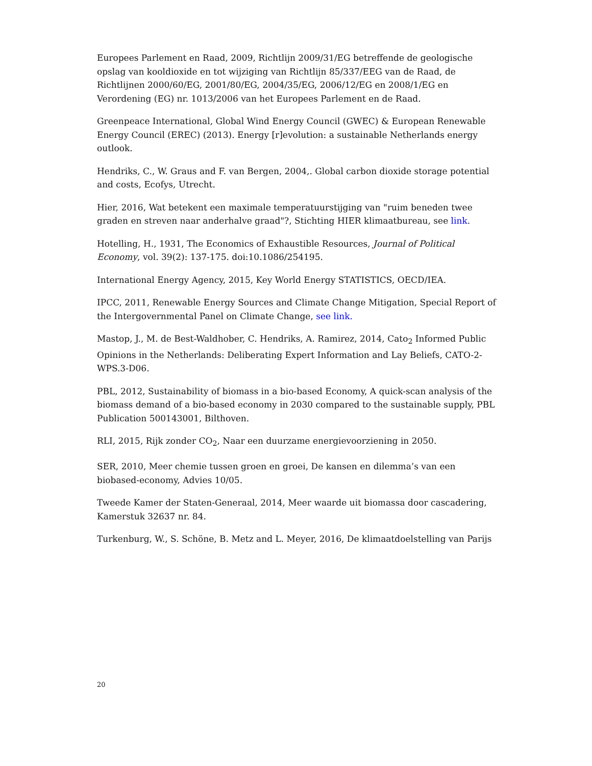Europees Parlement en Raad, 2009, Richtlijn 2009/31/EG betreffende de geologische opslag van kooldioxide en tot wijziging van Richtlijn 85/337/EEG van de Raad, de Richtlijnen 2000/60/EG, 2001/80/EG, 2004/35/EG, 2006/12/EG en 2008/1/EG en Verordening (EG) nr. 1013/2006 van het Europees Parlement en de Raad.
Greenpeace International, Global Wind Energy Council (GWEC) & European Renewable Energy Council (EREC) (2013). Energy [r]evolution: a sustainable Netherlands energy outlook.
Hendriks, C., W. Graus and F. van Bergen, 2004,. Global carbon dioxide storage potential and costs, Ecofys, Utrecht.
Hier, 2016, Wat betekent een maximale temperatuurstijging van "ruim beneden twee graden en streven naar anderhalve graad"?, Stichting HIER klimaatbureau, see link.
Hotelling, H., 1931, The Economics of Exhaustible Resources, Journal of Political Economy, vol. 39(2): 137-175. doi:10.1086/254195.
International Energy Agency, 2015, Key World Energy STATISTICS, OECD/IEA.
IPCC, 2011, Renewable Energy Sources and Climate Change Mitigation, Special Report of the Intergovernmental Panel on Climate Change, see link.
Mastop, J., M. de Best-Waldhober, C. Hendriks, A. Ramirez, 2014, Cato<sub>2</sub> Informed Public Opinions in the Netherlands: Deliberating Expert Information and Lay Beliefs, CATO-2-WPS.3-D06.
PBL, 2012, Sustainability of biomass in a bio-based Economy, A quick-scan analysis of the biomass demand of a bio-based economy in 2030 compared to the sustainable supply, PBL Publication 500143001, Bilthoven.
RLI, 2015, Rijk zonder CO<sub>2</sub>, Naar een duurzame energievoorziening in 2050.
SER, 2010, Meer chemie tussen groen en groei, De kansen en dilemma’s van een biobased-economy, Advies 10/05.
Tweede Kamer der Staten-Generaal, 2014, Meer waarde uit biomassa door cascadering, Kamerstuk 32637 nr. 84.
Turkenburg, W., S. Schöne, B. Metz and L. Meyer, 2016, De klimaatdoelstelling van Parijs
20